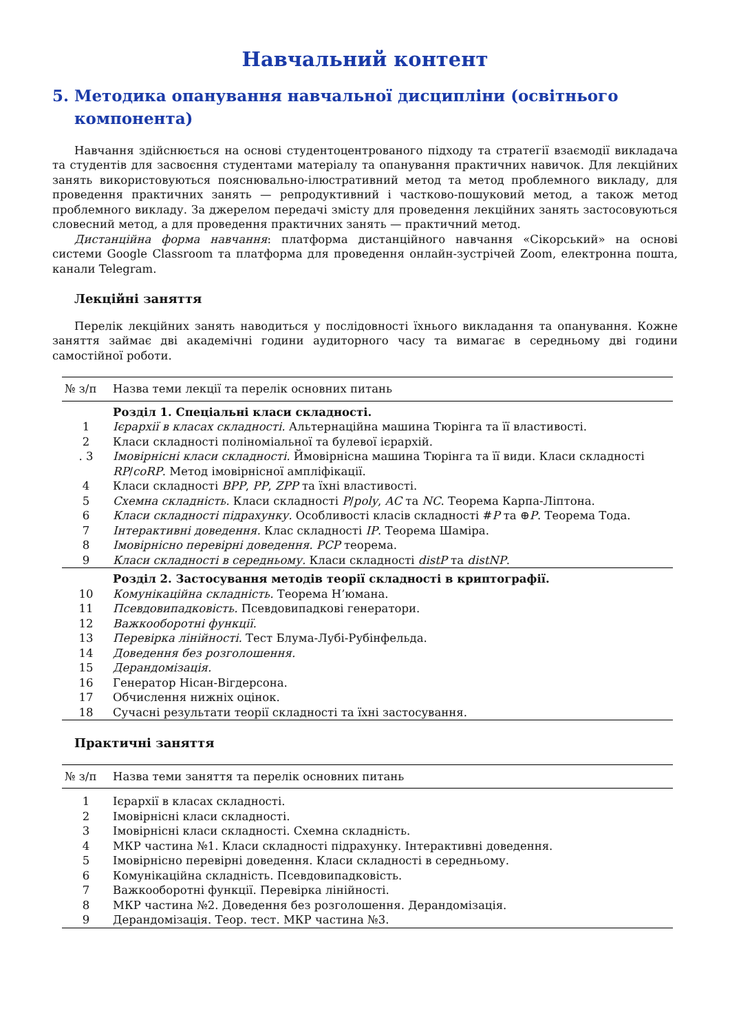Навчальний контент
5. Методика опанування навчальної дисципліни (освітнього компонента)
Навчання здійснюється на основі студентоцентрованого підходу та стратегії взаємодії викладача та студентів для засвоєння студентами матеріалу та опанування практичних навичок. Для лекційних занять використовуються пояснювально-ілюстративний метод та метод проблемного викладу, для проведення практичних занять — репродуктивний і частково-пошуковий метод, а також метод проблемного викладу. За джерелом передачі змісту для проведення лекційних занять застосовуються словесний метод, а для проведення практичних занять — практичний метод.
Дистанційна форма навчання: платформа дистанційного навчання «Сікорський» на основі системи Google Classroom та платформа для проведення онлайн-зустрічей Zoom, електронна пошта, канали Telegram.
Лекційні заняття
Перелік лекційних занять наводиться у послідовності їхнього викладання та опанування. Кожне заняття займає дві академічні години аудиторного часу та вимагає в середньому дві години самостійної роботи.
| № з/п | Назва теми лекції та перелік основних питань |
| --- | --- |
| | Розділ 1. Спеціальні класи складності. |
| 1 | Ієрархії в класах складності. Альтернаційна машина Тюрінга та її властивості. |
| 2 | Класи складності поліноміальної та булевої ієрархій. |
| . 3 | Імовірнісні класи складності. Ймовірнісна машина Тюрінга та її види. Класи складності RP / coRP . Метод імовірнісної ампліфікації. |
| 4 | Класи складності BPP , PP , ZPP та їхні властивості. |
| 5 | Схемна складність. Класи складності P / poly , AC та NC . Теорема Карпа-Ліптона. |
| 6 | Класи складності підрахунку. Особливості класів складності # P та ⊕ P . Теорема Тода. |
| 7 | Інтерактивні доведення. Клас складності IP . Теорема Шаміра. |
| 8 | Імовірнісно перевірні доведення. PCP теорема. |
| 9 | Класи складності в середньому. Класи складності distP та distNP . |
| | Розділ 2. Застосування методів теорії складності в криптографії. |
| 10 | Комунікаційна складність. Теорема Н’юмана. |
| 11 | Псевдовипадковість. Псевдовипадкові генератори. |
| 12 | Важкооборотні функції. |
| 13 | Перевірка лінійності. Тест Блума-Лубі-Рубінфельда. |
| 14 | Доведення без розголошення. |
| 15 | Дерандомізація. |
| 16 | Генератор Нісан-Вігдерсона. |
| 17 | Обчислення нижніх оцінок. |
| 18 | Сучасні результати теорії складності та їхні застосування. |
Практичні заняття
| № з/п | Назва теми заняття та перелік основних питань |
| --- | --- |
| 1 | Ієрархії в класах складності. |
| 2 | Імовірнісні класи складності. |
| 3 | Імовірнісні класи складності. Схемна складність. |
| 4 | МКР частина №1. Класи складності підрахунку. Інтерактивні доведення. |
| 5 | Імовірнісно перевірні доведення. Класи складності в середньому. |
| 6 | Комунікаційна складність. Псевдовипадковість. |
| 7 | Важкооборотні функції. Перевірка лінійності. |
| 8 | МКР частина №2. Доведення без розголошення. Дерандомізація. |
| 9 | Дерандомізація. Теор. тест. МКР частина №3. |